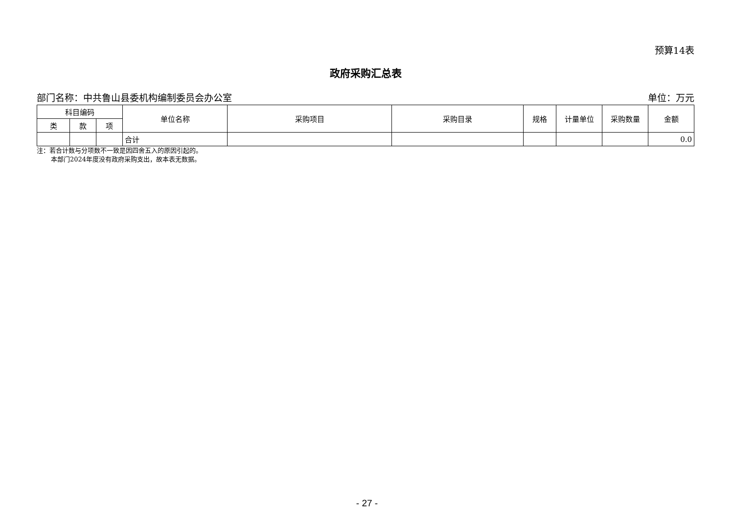预算14表
政府采购汇总表
部门名称：中共鲁山县委机构编制委员会办公室 单位：万元
| 科目编码 | | | 单位名称 | 采购项目 | 采购目录 | 规格 | 计量单位 | 采购数量 | 金额 |
| --- | --- | --- | --- | --- | --- | --- | --- | --- | --- |
| 类 | 款 | 项 | | | | | | | |
| | | | 合计 | | | | | | 0.0 |
注：若合计数与分项数不一致是因四舍五入的原因引起的。
本部门2024年度没有政府采购支出，故本表无数据。
- 27 -